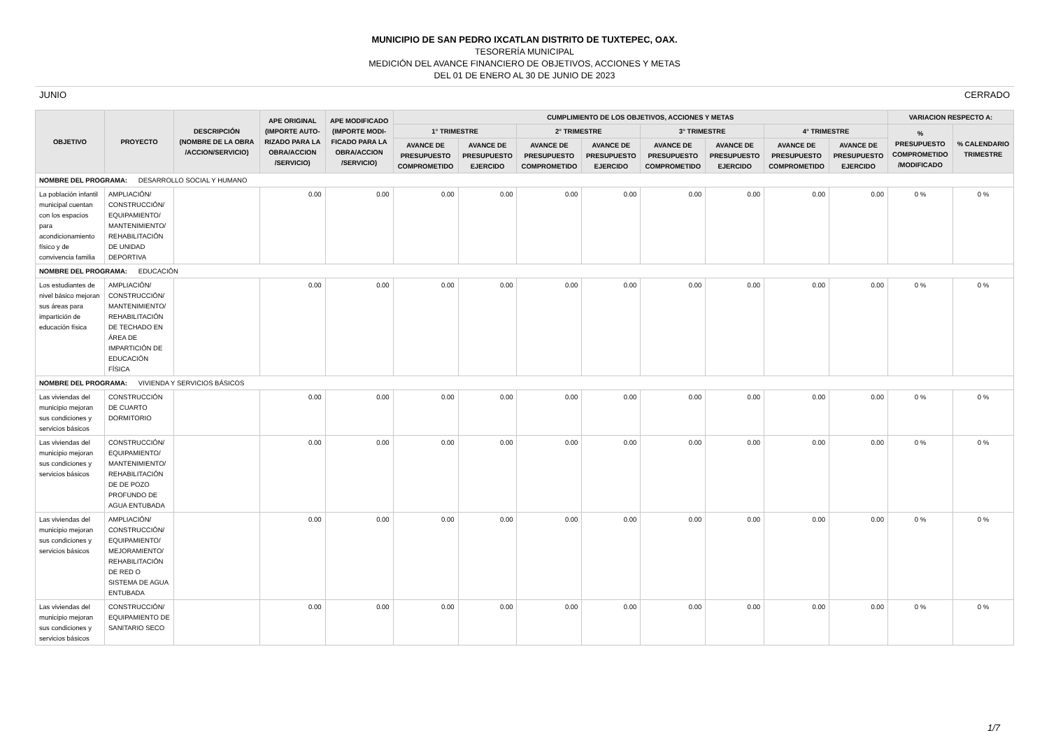MUNICIPIO DE SAN PEDRO IXCATLAN DISTRITO DE TUXTEPEC, OAX.
TESORERÍA MUNICIPAL
MEDICIÓN DEL AVANCE FINANCIERO DE OBJETIVOS, ACCIONES Y METAS
DEL 01 DE ENERO AL 30 DE JUNIO DE 2023
JUNIO CERRADO
| OBJETIVO | PROYECTO | DESCRIPCIÓN (NOMBRE DE LA OBRA /ACCION/SERVICIO) | APE ORIGINAL (IMPORTE AUTO- RIZADO PARA LA OBRA/ACCION /SERVICIO) | APE MODIFICADO (IMPORTE MODI- FICADO PARA LA OBRA/ACCION /SERVICIO) | CUMPLIMIENTO DE LOS OBJETIVOS, ACCIONES Y METAS | | | | | | | | VARIACION RESPECTO A: | |
| --- | --- | --- | --- | --- | --- | --- | --- | --- | --- | --- | --- | --- | --- | --- |
| | | | | | 1° TRIMESTRE | | 2° TRIMESTRE | | 3° TRIMESTRE | | 4° TRIMESTRE | | % PRESUPUESTO COMPROMETIDO /MODIFICADO | % CALENDARIO TRIMESTRE |
| | | | | | AVANCE DE PRESUPUESTO COMPROMETIDO | AVANCE DE PRESUPUESTO EJERCIDO | AVANCE DE PRESUPUESTO COMPROMETIDO | AVANCE DE PRESUPUESTO EJERCIDO | AVANCE DE PRESUPUESTO COMPROMETIDO | AVANCE DE PRESUPUESTO EJERCIDO | AVANCE DE PRESUPUESTO COMPROMETIDO | AVANCE DE PRESUPUESTO EJERCIDO | | |
| NOMBRE DEL PROGRAMA: DESARROLLO SOCIAL Y HUMANO | | | | | | | | | | | | | | |
| La población infantil municipal cuentan con los espacios para acondicionamiento físico y de convivencia familia | AMPLIACIÓN/ CONSTRUCCIÓN/ EQUIPAMIENTO/ MANTENIMIENTO/ REHABILITACIÓN DE UNIDAD DEPORTIVA | | 0.00 | 0.00 | 0.00 | 0.00 | 0.00 | 0.00 | 0.00 | 0.00 | 0.00 | 0.00 | 0 % | 0 % |
| NOMBRE DEL PROGRAMA: EDUCACIÓN | | | | | | | | | | | | | | |
| Los estudiantes de nivel básico mejoran sus áreas para impartición de educación física | AMPLIACIÓN/ CONSTRUCCIÓN/ MANTENIMIENTO/ REHABILITACIÓN DE TECHADO EN ÁREA DE IMPARTICIÓN DE EDUCACIÓN FÍSICA | | 0.00 | 0.00 | 0.00 | 0.00 | 0.00 | 0.00 | 0.00 | 0.00 | 0.00 | 0.00 | 0 % | 0 % |
| NOMBRE DEL PROGRAMA: VIVIENDA Y SERVICIOS BÁSICOS | | | | | | | | | | | | | | |
| Las viviendas del municipio mejoran sus condiciones y servicios básicos | CONSTRUCCIÓN DE CUARTO DORMITORIO | | 0.00 | 0.00 | 0.00 | 0.00 | 0.00 | 0.00 | 0.00 | 0.00 | 0.00 | 0.00 | 0 % | 0 % |
| Las viviendas del municipio mejoran sus condiciones y servicios básicos | CONSTRUCCIÓN/ EQUIPAMIENTO/ MANTENIMIENTO/ REHABILITACIÓN DE DE POZO PROFUNDO DE AGUA ENTUBADA | | 0.00 | 0.00 | 0.00 | 0.00 | 0.00 | 0.00 | 0.00 | 0.00 | 0.00 | 0.00 | 0 % | 0 % |
| Las viviendas del municipio mejoran sus condiciones y servicios básicos | AMPLIACIÓN/ CONSTRUCCIÓN/ EQUIPAMIENTO/ MEJORAMIENTO/ REHABILITACIÓN DE RED O SISTEMA DE AGUA ENTUBADA | | 0.00 | 0.00 | 0.00 | 0.00 | 0.00 | 0.00 | 0.00 | 0.00 | 0.00 | 0.00 | 0 % | 0 % |
| Las viviendas del municipio mejoran sus condiciones y servicios básicos | CONSTRUCCIÓN/ EQUIPAMIENTO DE SANITARIO SECO | | 0.00 | 0.00 | 0.00 | 0.00 | 0.00 | 0.00 | 0.00 | 0.00 | 0.00 | 0.00 | 0 % | 0 % |
1/7